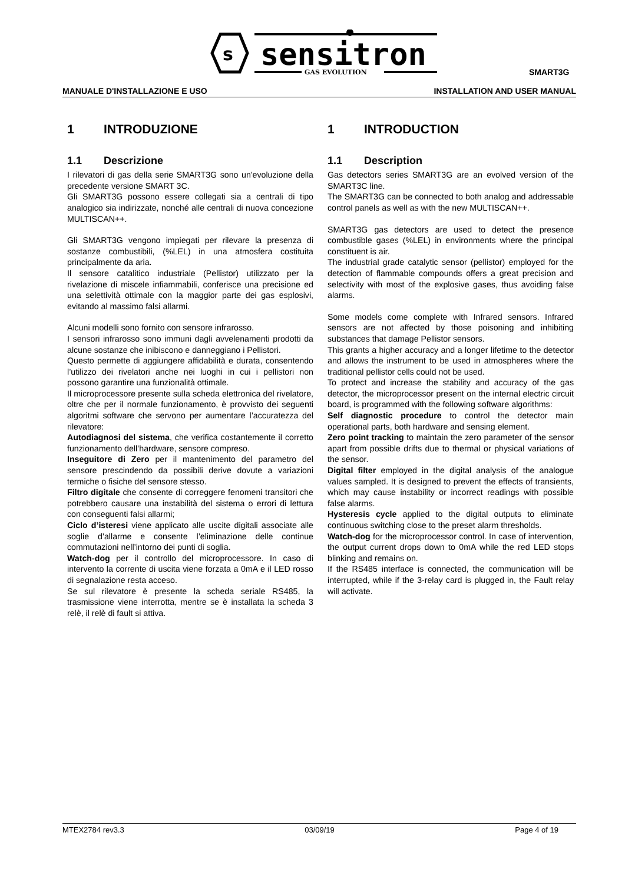s
sensitron
GAS EVOLUTION
SMART3G
MANUALE D'INSTALLAZIONE E USO INSTALLATION AND USER MANUAL
1 INTRODUZIONE
1.1 Descrizione
I rilevatori di gas della serie SMART3G sono un'evoluzione della precedente versione SMART 3C.
Gli SMART3G possono essere collegati sia a centrali di tipo analogico sia indirizzate, nonché alle centrali di nuova concezione MULTISCAN++.
Gli SMART3G vengono impiegati per rilevare la presenza di sostanze combustibili, (%LEL) in una atmosfera costituita principalmente da aria.
Il sensore catalitico industriale (Pellistor) utilizzato per la rivelazione di miscele infiammabili, conferisce una precisione ed una selettività ottimale con la maggior parte dei gas esplosivi, evitando al massimo falsi allarmi.
Alcuni modelli sono fornito con sensore infrarosso.
I sensori infrarosso sono immuni dagli avvelenamenti prodotti da alcune sostanze che inibiscono e danneggiano i Pellistori.
Questo permette di aggiungere affidabilità e durata, consentendo l’utilizzo dei rivelatori anche nei luoghi in cui i pellistori non possono garantire una funzionalità ottimale.
Il microprocessore presente sulla scheda elettronica del rivelatore, oltre che per il normale funzionamento, è provvisto dei seguenti algoritmi software che servono per aumentare l’accuratezza del rilevatore:
Autodiagnosi del sistema, che verifica costantemente il corretto funzionamento dell’hardware, sensore compreso.
Inseguitore di Zero per il mantenimento del parametro del sensore prescindendo da possibili derive dovute a variazioni termiche o fisiche del sensore stesso.
Filtro digitale che consente di correggere fenomeni transitori che potrebbero causare una instabilità del sistema o errori di lettura con conseguenti falsi allarmi;
Ciclo d’isteresi viene applicato alle uscite digitali associate alle soglie d’allarme e consente l’eliminazione delle continue commutazioni nell’intorno dei punti di soglia.
Watch-dog per il controllo del microprocessore. In caso di intervento la corrente di uscita viene forzata a 0mA e il LED rosso di segnalazione resta acceso.
Se sul rilevatore è presente la scheda seriale RS485, la trasmissione viene interrotta, mentre se è installata la scheda 3 relè, il relè di fault si attiva.
1 INTRODUCTION
1.1 Description
Gas detectors series SMART3G are an evolved version of the SMART3C line.
The SMART3G can be connected to both analog and addressable control panels as well as with the new MULTISCAN++.
SMART3G gas detectors are used to detect the presence combustible gases (%LEL) in environments where the principal constituent is air.
The industrial grade catalytic sensor (pellistor) employed for the detection of flammable compounds offers a great precision and selectivity with most of the explosive gases, thus avoiding false alarms.
Some models come complete with Infrared sensors. Infrared sensors are not affected by those poisoning and inhibiting substances that damage Pellistor sensors.
This grants a higher accuracy and a longer lifetime to the detector and allows the instrument to be used in atmospheres where the traditional pellistor cells could not be used.
To protect and increase the stability and accuracy of the gas detector, the microprocessor present on the internal electric circuit board, is programmed with the following software algorithms:
Self diagnostic procedure to control the detector main operational parts, both hardware and sensing element.
Zero point tracking to maintain the zero parameter of the sensor apart from possible drifts due to thermal or physical variations of the sensor.
Digital filter employed in the digital analysis of the analogue values sampled. It is designed to prevent the effects of transients, which may cause instability or incorrect readings with possible false alarms.
Hysteresis cycle applied to the digital outputs to eliminate continuous switching close to the preset alarm thresholds.
Watch-dog for the microprocessor control. In case of intervention, the output current drops down to 0mA while the red LED stops blinking and remains on.
If the RS485 interface is connected, the communication will be interrupted, while if the 3-relay card is plugged in, the Fault relay will activate.
MTEX2784 rev3.3 03/09/19 Page 4 of 19